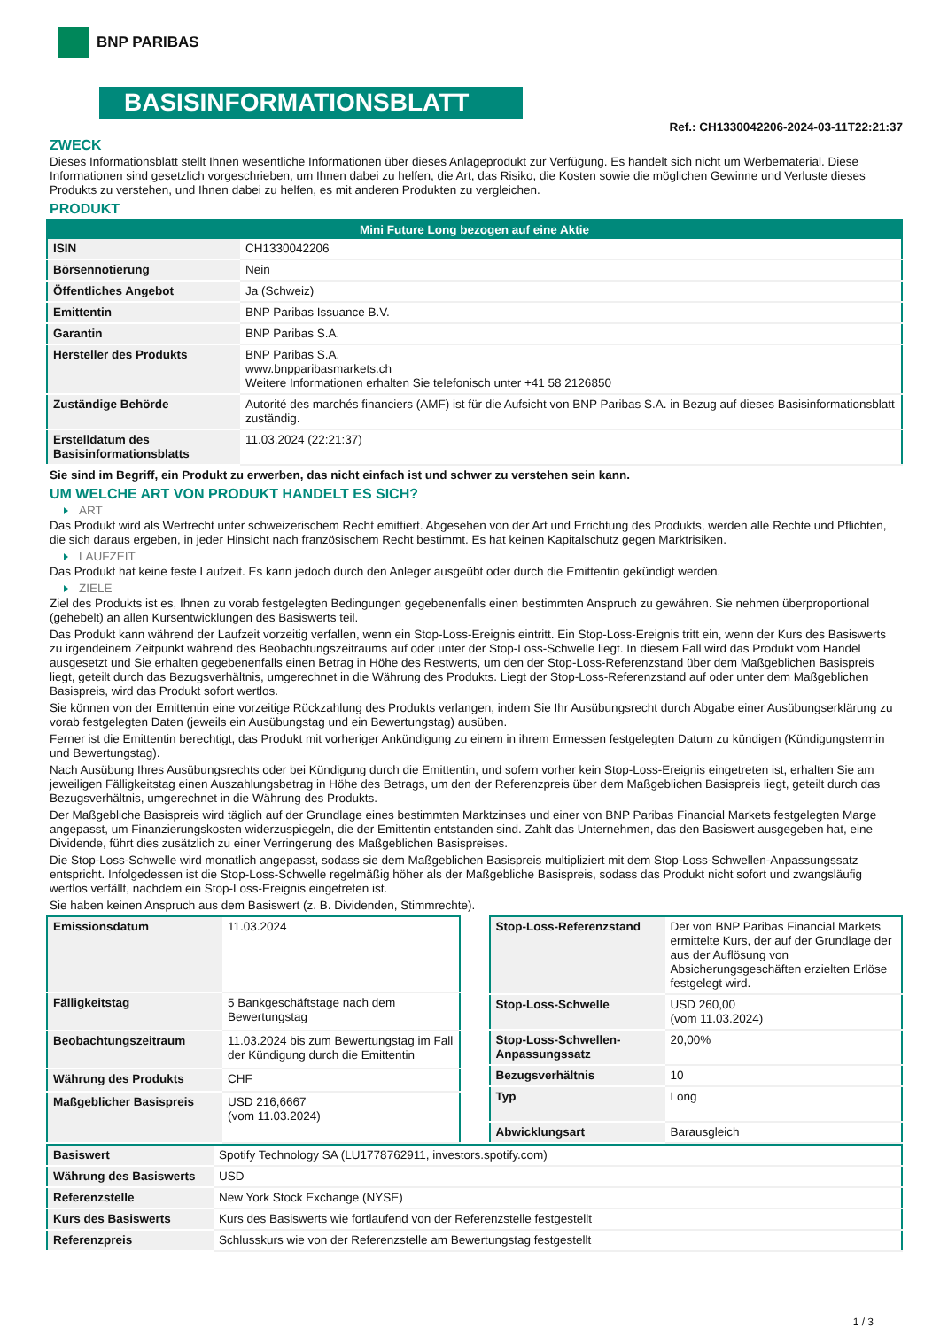BNP PARIBAS
BASISINFORMATIONSBLATT
Ref.: CH1330042206-2024-03-11T22:21:37
ZWECK
Dieses Informationsblatt stellt Ihnen wesentliche Informationen über dieses Anlageprodukt zur Verfügung. Es handelt sich nicht um Werbematerial. Diese Informationen sind gesetzlich vorgeschrieben, um Ihnen dabei zu helfen, die Art, das Risiko, die Kosten sowie die möglichen Gewinne und Verluste dieses Produkts zu verstehen, und Ihnen dabei zu helfen, es mit anderen Produkten zu vergleichen.
PRODUKT
| Mini Future Long bezogen auf eine Aktie | |
| --- | --- |
| ISIN | CH1330042206 |
| Börsennotierung | Nein |
| Öffentliches Angebot | Ja (Schweiz) |
| Emittentin | BNP Paribas Issuance B.V. |
| Garantin | BNP Paribas S.A. |
| Hersteller des Produkts | BNP Paribas S.A. www.bnpparibasmarkets.ch Weitere Informationen erhalten Sie telefonisch unter +41 58 2126850 |
| Zuständige Behörde | Autorité des marchés financiers (AMF) ist für die Aufsicht von BNP Paribas S.A. in Bezug auf dieses Basisinformationsblatt zuständig. |
| Erstelldatum des Basisinformationsblatts | 11.03.2024 (22:21:37) |
Sie sind im Begriff, ein Produkt zu erwerben, das nicht einfach ist und schwer zu verstehen sein kann.
UM WELCHE ART VON PRODUKT HANDELT ES SICH?
ART
Das Produkt wird als Wertrecht unter schweizerischem Recht emittiert. Abgesehen von der Art und Errichtung des Produkts, werden alle Rechte und Pflichten, die sich daraus ergeben, in jeder Hinsicht nach französischem Recht bestimmt. Es hat keinen Kapitalschutz gegen Marktrisiken.
LAUFZEIT
Das Produkt hat keine feste Laufzeit. Es kann jedoch durch den Anleger ausgeübt oder durch die Emittentin gekündigt werden.
ZIELE
Ziel des Produkts ist es, Ihnen zu vorab festgelegten Bedingungen gegebenenfalls einen bestimmten Anspruch zu gewähren. Sie nehmen überproportional (gehebelt) an allen Kursentwicklungen des Basiswerts teil.
Das Produkt kann während der Laufzeit vorzeitig verfallen, wenn ein Stop-Loss-Ereignis eintritt. Ein Stop-Loss-Ereignis tritt ein, wenn der Kurs des Basiswerts zu irgendeinem Zeitpunkt während des Beobachtungszeitraums auf oder unter der Stop-Loss-Schwelle liegt. In diesem Fall wird das Produkt vom Handel ausgesetzt und Sie erhalten gegebenenfalls einen Betrag in Höhe des Restwerts, um den der Stop-Loss-Referenzstand über dem Maßgeblichen Basispreis liegt, geteilt durch das Bezugsverhältnis, umgerechnet in die Währung des Produkts. Liegt der Stop-Loss-Referenzstand auf oder unter dem Maßgeblichen Basispreis, wird das Produkt sofort wertlos.
Sie können von der Emittentin eine vorzeitige Rückzahlung des Produkts verlangen, indem Sie Ihr Ausübungsrecht durch Abgabe einer Ausübungserklärung zu vorab festgelegten Daten (jeweils ein Ausübungstag und ein Bewertungstag) ausüben.
Ferner ist die Emittentin berechtigt, das Produkt mit vorheriger Ankündigung zu einem in ihrem Ermessen festgelegten Datum zu kündigen (Kündigungstermin und Bewertungstag).
Nach Ausübung Ihres Ausübungsrechts oder bei Kündigung durch die Emittentin, und sofern vorher kein Stop-Loss-Ereignis eingetreten ist, erhalten Sie am jeweiligen Fälligkeitstag einen Auszahlungsbetrag in Höhe des Betrags, um den der Referenzpreis über dem Maßgeblichen Basispreis liegt, geteilt durch das Bezugsverhältnis, umgerechnet in die Währung des Produkts.
Der Maßgebliche Basispreis wird täglich auf der Grundlage eines bestimmten Marktzinses und einer von BNP Paribas Financial Markets festgelegten Marge angepasst, um Finanzierungskosten widerzuspiegeln, die der Emittentin entstanden sind. Zahlt das Unternehmen, das den Basiswert ausgegeben hat, eine Dividende, führt dies zusätzlich zu einer Verringerung des Maßgeblichen Basispreises.
Die Stop-Loss-Schwelle wird monatlich angepasst, sodass sie dem Maßgeblichen Basispreis multipliziert mit dem Stop-Loss-Schwellen-Anpassungssatz entspricht. Infolgedessen ist die Stop-Loss-Schwelle regelmäßig höher als der Maßgebliche Basispreis, sodass das Produkt nicht sofort und zwangsläufig wertlos verfällt, nachdem ein Stop-Loss-Ereignis eingetreten ist.
Sie haben keinen Anspruch aus dem Basiswert (z. B. Dividenden, Stimmrechte).
| Emissionsdatum | 11.03.2024 |
| Fälligkeitstag | 5 Bankgeschäftstage nach dem Bewertungstag |
| Beobachtungszeitraum | 11.03.2024 bis zum Bewertungstag im Fall der Kündigung durch die Emittentin |
| Währung des Produkts | CHF |
| Maßgeblicher Basispreis | USD 216,6667 (vom 11.03.2024) |
| Stop-Loss-Referenzstand | Der von BNP Paribas Financial Markets ermittelte Kurs, der auf der Grundlage der aus der Auflösung von Absicherungsgeschäften erzielten Erlöse festgelegt wird. |
| Stop-Loss-Schwelle | USD 260,00 (vom 11.03.2024) |
| Stop-Loss-Schwellen-Anpassungssatz | 20,00% |
| Bezugsverhältnis | 10 |
| Typ | Long |
| Abwicklungsart | Barausgleich |
| Basiswert | Spotify Technology SA (LU1778762911, investors.spotify.com) |
| Währung des Basiswerts | USD |
| Referenzstelle | New York Stock Exchange (NYSE) |
| Kurs des Basiswerts | Kurs des Basiswerts wie fortlaufend von der Referenzstelle festgestellt |
| Referenzpreis | Schlusskurs wie von der Referenzstelle am Bewertungstag festgestellt |
1 / 3